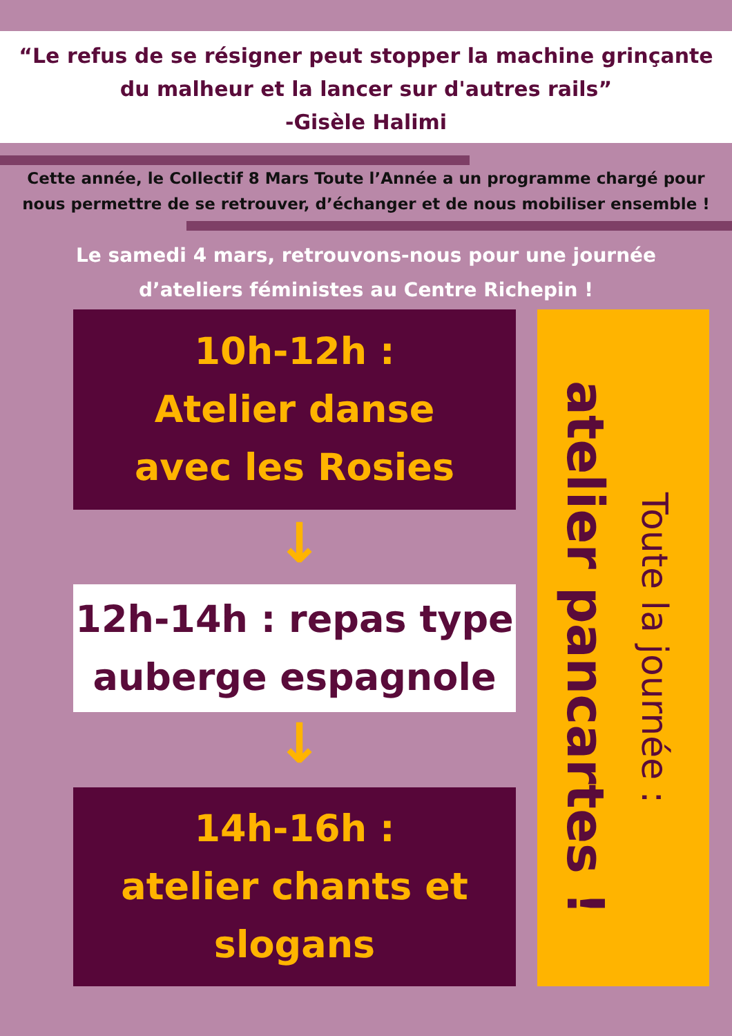“Le refus de se résigner peut stopper la machine grinçante
du malheur et la lancer sur d'autres rails”
-Gisèle Halimi
Cette année, le Collectif 8 Mars Toute l’Année a un programme chargé pour
nous permettre de se retrouver, d’échanger et de nous mobiliser ensemble !
Le samedi 4 mars, retrouvons-nous pour une journée
d’ateliers féministes au Centre Richepin !
10h-12h :
Atelier danse
avec les Rosies
↓
12h-14h : repas type
auberge espagnole
↓
14h-16h :
atelier chants et
slogans
Toute la journée :
atelier pancartes !